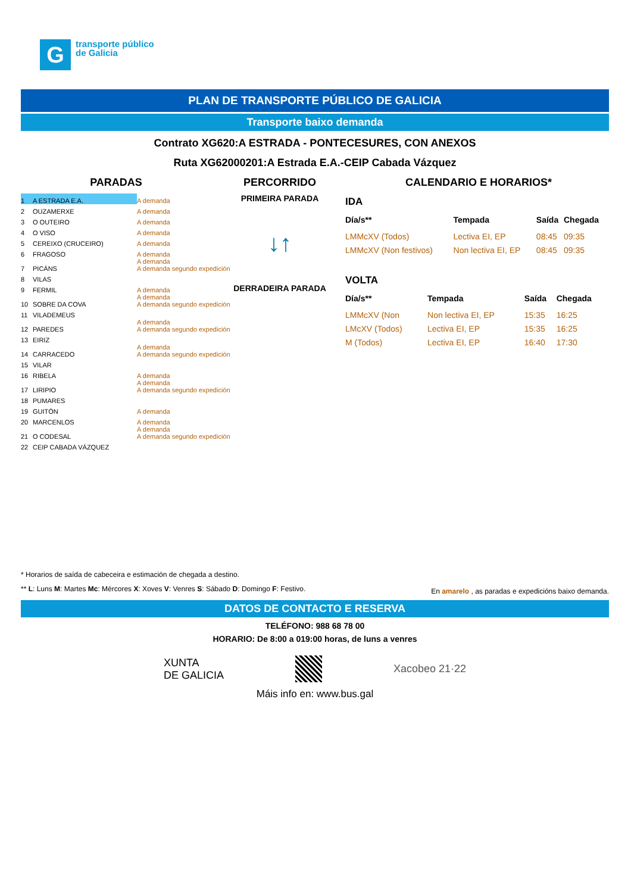G
transporte público
de Galicia
PLAN DE TRANSPORTE PÚBLICO DE GALICIA
Transporte baixo demanda
Contrato XG620:A ESTRADA - PONTECESURES, CON ANEXOS
Ruta XG62000201:A Estrada E.A.-CEIP Cabada Vázquez
PARADAS PERCORRIDO CALENDARIO E HORARIOS*
| 1 | A ESTRADA E.A. | A demanda |
| 2 | OUZAMERXE | A demanda |
| 3 | O OUTEIRO | A demanda |
| 4 | O VISO | A demanda |
| 5 | CEREIXO (CRUCEIRO) | A demanda |
| 6 | FRAGOSO | A demanda |
| 7 | PICÁNS | A demanda A demanda segundo expedición |
| 8 | VILAS | |
| 9 | FERMIL | A demanda |
| 10 | SOBRE DA COVA | A demanda A demanda segundo expedición |
| 11 | VILADEMEUS | |
| 12 | PAREDES | A demanda A demanda segundo expedición |
| 13 | EIRIZ | |
| 14 | CARRACEDO | A demanda A demanda segundo expedición |
| 15 | VILAR | |
| 16 | RIBELA | A demanda |
| 17 | LIRIPIO | A demanda A demanda segundo expedición |
| 18 | PUMARES | |
| 19 | GUITÓN | A demanda |
| 20 | MARCENLOS | A demanda |
| 21 | O CODESAL | A demanda A demanda segundo expedición |
| 22 | CEIP CABADA VÁZQUEZ | |
PRIMEIRA PARADA
↓↑
DERRADEIRA PARADA
IDA
| Día/s** | Tempada | Saída | Chegada |
| --- | --- | --- | --- |
| LMMcXV (Todos) | Lectiva EI, EP | 08:45 | 09:35 |
| LMMcXV (Non festivos) | Non lectiva EI, EP | 08:45 | 09:35 |
VOLTA
| Día/s** | Tempada | Saída | Chegada |
| --- | --- | --- | --- |
| LMMcXV (Non | Non lectiva EI, EP | 15:35 | 16:25 |
| LMcXV (Todos) | Lectiva EI, EP | 15:35 | 16:25 |
| M (Todos) | Lectiva EI, EP | 16:40 | 17:30 |
* Horarios de saída de cabeceira e estimación de chegada a destino.
** L: Luns M: Martes Mc: Mércores X: Xoves V: Venres S: Sábado D: Domingo F: Festivo. En amarelo , as paradas e expedicións baixo demanda.
DATOS DE CONTACTO E RESERVA
TELÉFONO: 988 68 78 00
HORARIO: De 8:00 a 019:00 horas, de luns a venres
XUNTA
DE GALICIA Xacobeo 21·22
Máis info en: www.bus.gal